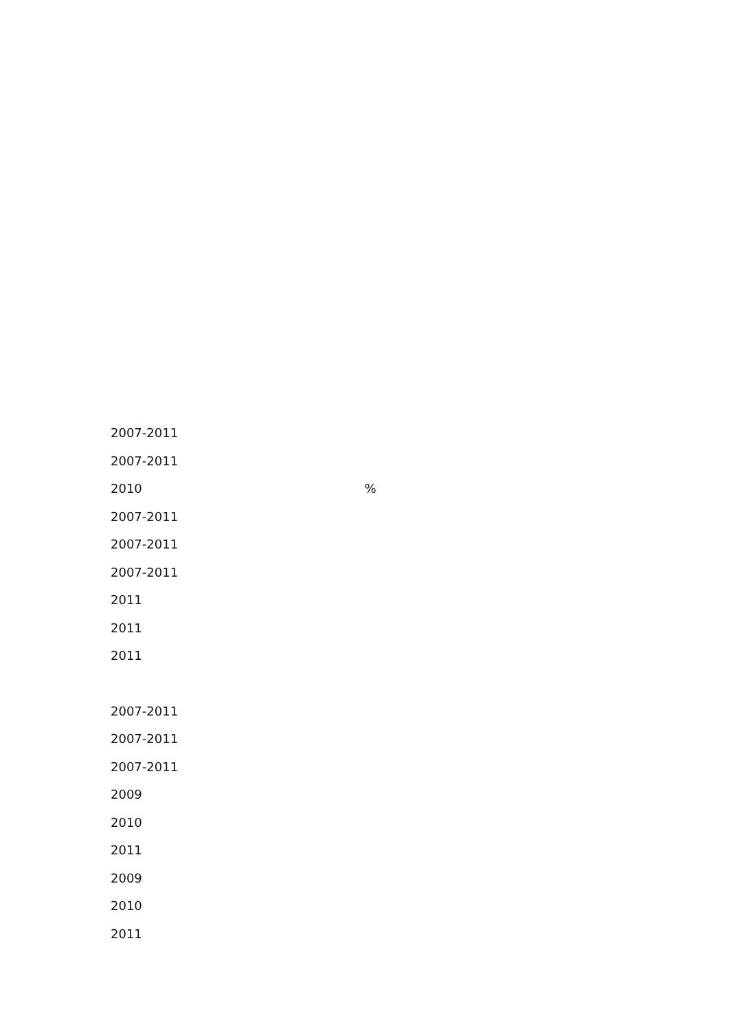2007-2011
2007-2011
2010 %
2007-2011
2007-2011
2007-2011
2011
2011
2011
2007-2011
2007-2011
2007-2011
2009
2010
2011
2009
2010
2011